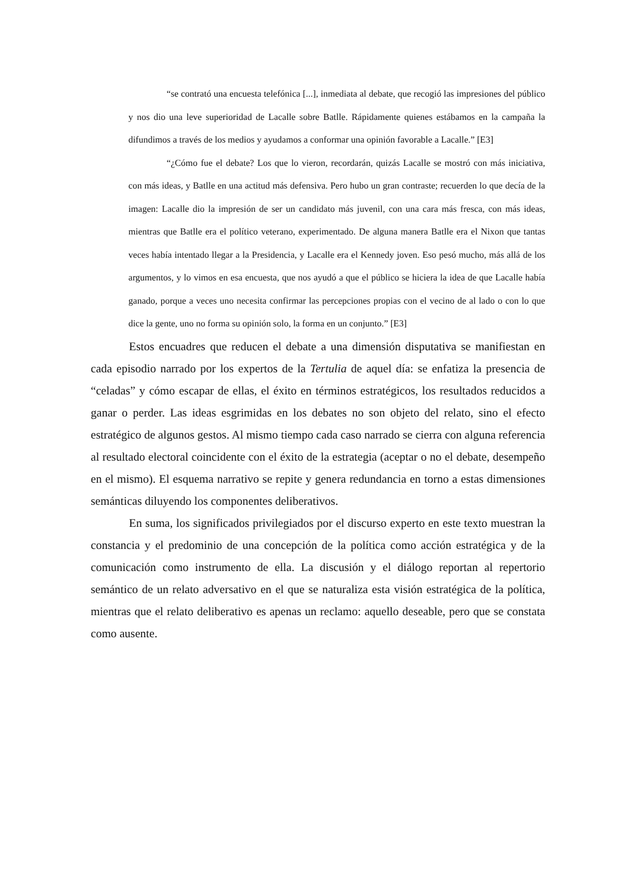“se contrató una encuesta telefónica [...], inmediata al debate, que recogió las impresiones del público y nos dio una leve superioridad de Lacalle sobre Batlle. Rápidamente quienes estábamos en la campaña la difundimos a través de los medios y ayudamos a conformar una opinión favorable a Lacalle.” [E3]
“¿Cómo fue el debate? Los que lo vieron, recordarán, quizás Lacalle se mostró con más iniciativa, con más ideas, y Batlle en una actitud más defensiva. Pero hubo un gran contraste; recuerden lo que decía de la imagen: Lacalle dio la impresión de ser un candidato más juvenil, con una cara más fresca, con más ideas, mientras que Batlle era el político veterano, experimentado. De alguna manera Batlle era el Nixon que tantas veces había intentado llegar a la Presidencia, y Lacalle era el Kennedy joven. Eso pesó mucho, más allá de los argumentos, y lo vimos en esa encuesta, que nos ayudó a que el público se hiciera la idea de que Lacalle había ganado, porque a veces uno necesita confirmar las percepciones propias con el vecino de al lado o con lo que dice la gente, uno no forma su opinión solo, la forma en un conjunto.” [E3]
Estos encuadres que reducen el debate a una dimensión disputativa se manifiestan en cada episodio narrado por los expertos de la Tertulia de aquel día: se enfatiza la presencia de “celadas” y cómo escapar de ellas, el éxito en términos estratégicos, los resultados reducidos a ganar o perder. Las ideas esgrimidas en los debates no son objeto del relato, sino el efecto estratégico de algunos gestos. Al mismo tiempo cada caso narrado se cierra con alguna referencia al resultado electoral coincidente con el éxito de la estrategia (aceptar o no el debate, desempeño en el mismo). El esquema narrativo se repite y genera redundancia en torno a estas dimensiones semánticas diluyendo los componentes deliberativos.
En suma, los significados privilegiados por el discurso experto en este texto muestran la constancia y el predominio de una concepción de la política como acción estratégica y de la comunicación como instrumento de ella. La discusión y el diálogo reportan al repertorio semántico de un relato adversativo en el que se naturaliza esta visión estratégica de la política, mientras que el relato deliberativo es apenas un reclamo: aquello deseable, pero que se constata como ausente.